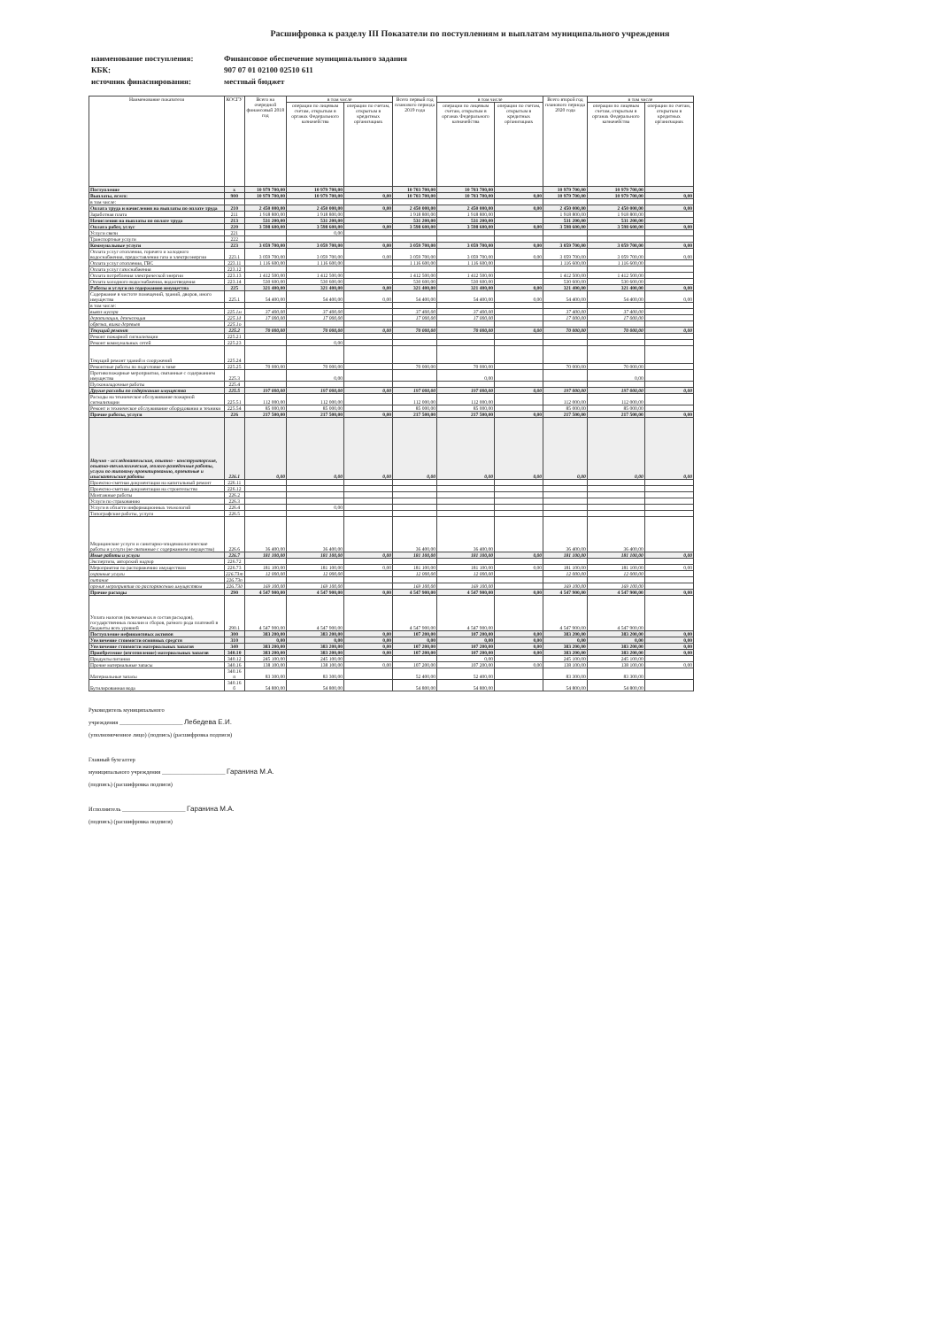Расшифровка к разделу III Показатели по поступлениям и выплатам муниципального учреждения
наименование поступления: Финансовое обеспечение муниципального задания
КБК: 907 07 01 02100 02510 611
источник финаснирования: местный бюджет
| Наименование показателя | КОСГУ | Всего на очередной финансовый 2018 год | в том числе | | Всего первый год планового периода 2019 года | в том числе | | Всего второй год планового периода 2020 года | в том числе | |
| --- | --- | --- | --- | --- | --- | --- | --- | --- | --- | --- |
| | | | операции по лицевым счетам, открытым в органах Федерального казначейства | операции по счетам, открытым в кредитных организациях | | операции по лицевым счетам, открытым в органах Федерального казначейства | операции по счетам, открытым в кредитных организациях | | операции по лицевым счетам, открытым в органах Федерального казначейства | операции по счетам, открытым в кредитных организациях |
| Поступление | х | 10 979 700,00 | 10 979 700,00 | | 10 703 700,00 | 10 703 700,00 | | 10 979 700,00 | 10 979 700,00 | |
| Выплаты, всего: | 900 | 10 979 700,00 | 10 979 700,00 | 0,00 | 10 703 700,00 | 10 703 700,00 | 0,00 | 10 979 700,00 | 10 979 700,00 | 0,00 |
| в том числе: | | | | | | | | | | |
| Оплата труда и начисления на выплаты по оплате труда | 210 | 2 450 000,00 | 2 450 000,00 | 0,00 | 2 450 000,00 | 2 450 000,00 | 0,00 | 2 450 000,00 | 2 450 000,00 | 0,00 |
| Заработная плата | 211 | 1 918 800,00 | 1 918 800,00 | | 1 918 800,00 | 1 918 800,00 | | 1 918 800,00 | 1 918 800,00 | |
| Начисления на выплаты по оплате труда | 213 | 531 200,00 | 531 200,00 | | 531 200,00 | 531 200,00 | | 531 200,00 | 531 200,00 | |
| Оплата работ, услуг | 220 | 3 598 600,00 | 3 598 600,00 | 0,00 | 3 598 600,00 | 3 598 600,00 | 0,00 | 3 598 600,00 | 3 598 600,00 | 0,00 |
| Услуги связи | 221 | | 0,00 | | | | | | | |
| Транспортные услуги | 222 | | | | | | | | | |
| Коммунальные услуги | 223 | 3 059 700,00 | 3 059 700,00 | 0,00 | 3 059 700,00 | 3 059 700,00 | 0,00 | 3 059 700,00 | 3 059 700,00 | 0,00 |
| Оплата услуг отопления, горячего и холодного водоснабжения, предоставления газа и электроэнергии | 223.1 | 3 059 700,00 | 3 059 700,00 | 0,00 | 3 059 700,00 | 3 059 700,00 | 0,00 | 3 059 700,00 | 3 059 700,00 | 0,00 |
| Оплата услуг отопления, ГВС | 223.11 | 1 116 600,00 | 1 116 600,00 | | 1 116 600,00 | 1 116 600,00 | | 1 116 600,00 | 1 116 600,00 | |
| Оплата услуг газоснабжения | 223.12 | | | | | | | | | |
| Оплата потребления электрической энергии | 223.13 | 1 412 500,00 | 1 412 500,00 | | 1 412 500,00 | 1 412 500,00 | | 1 412 500,00 | 1 412 500,00 | |
| Оплата холодного водоснабжения, водоотведения | 223.14 | 530 600,00 | 530 600,00 | | 530 600,00 | 530 600,00 | | 530 600,00 | 530 600,00 | |
| Работы и услуги по содержанию имущества | 225 | 321 400,00 | 321 400,00 | 0,00 | 321 400,00 | 321 400,00 | 0,00 | 321 400,00 | 321 400,00 | 0,00 |
| Содержание в чистоте помещений, зданий, дворов, иного имущества | 225.1 | 54 400,00 | 54 400,00 | 0,00 | 54 400,00 | 54 400,00 | 0,00 | 54 400,00 | 54 400,00 | 0,00 |
| в том числе: | | | | | | | | | | |
| вывоз мусора | 225.1м | 37 400,00 | 37 400,00 | | 37 400,00 | 37 400,00 | | 37 400,00 | 37 400,00 | |
| дератизация, дезенсекция | 225.1д | 17 000,00 | 17 000,00 | | 17 000,00 | 17 000,00 | | 17 000,00 | 17 000,00 | |
| обрезка, валка деревьев | 225.1о | | | | | | | | | |
| Текущий ремонт | 225.2 | 70 000,00 | 70 000,00 | 0,00 | 70 000,00 | 70 000,00 | 0,00 | 70 000,00 | 70 000,00 | 0,00 |
| Ремонт пожарной сигнализации | 225.21 | | | | | | | | | |
| Ремонт коммунальных сетей | 225.23 | | 0,00 | | | | | | | |
| Текущий ремонт зданий и сооружений | 225.24 | | | | | | | | | |
| Ремонтные работы по подготовке к зиме | 225.25 | 70 000,00 | 70 000,00 | | 70 000,00 | 70 000,00 | | 70 000,00 | 70 000,00 | |
| Противопожарные мероприятия, связанные с содержанием имущества | 225.3 | | 0,00 | | | 0,00 | | | 0,00 | |
| Пусконаладочные работы | 225.4 | | | | | | | | | |
| Другие расходы по содержанию имущества | 225.5 | 197 000,00 | 197 000,00 | 0,00 | 197 000,00 | 197 000,00 | 0,00 | 197 000,00 | 197 000,00 | 0,00 |
| Расходы на техническое обслуживание пожарной сигнализации | 225.51 | 112 000,00 | 112 000,00 | | 112 000,00 | 112 000,00 | | 112 000,00 | 112 000,00 | |
| Ремонт и техническое обслуживание оборудования и техники | 225.54 | 85 000,00 | 85 000,00 | | 85 000,00 | 85 000,00 | | 85 000,00 | 85 000,00 | |
| Прочие работы, услуги | 226 | 217 500,00 | 217 500,00 | 0,00 | 217 500,00 | 217 500,00 | 0,00 | 217 500,00 | 217 500,00 | 0,00 |
| Научно - исследовательские, опытно - конструкторские, опытно-технологические, геолого-разведочные работы, услуги по типовому проектированию, проектные и изыскательские работы | 226.1 | 0,00 | 0,00 | 0,00 | 0,00 | 0,00 | 0,00 | 0,00 | 0,00 | 0,00 |
| Проектно-сметная документация на капитальный ремонт | 226.11 | | | | | | | | | |
| Проектно-сметная документация на строительство | 226.12 | | | | | | | | | |
| Монтажные работы | 226.2 | | | | | | | | | |
| Услуги по страхованию | 226.3 | | | | | | | | | |
| Услуги в области информационных технологий | 226.4 | | 0,00 | | | | | | | |
| Типографские работы, услуги | 226.5 | | | | | | | | | |
| Медицинские услуги и санитарно-эпидемиологические работы и услуги (не связанные с содержанием имущества) | 226.6 | 36 400,00 | 36 400,00 | | 36 400,00 | 36 400,00 | | 36 400,00 | 36 400,00 | |
| Иные работы и услуги | 226.7 | 181 100,00 | 181 100,00 | 0,00 | 181 100,00 | 181 100,00 | 0,00 | 181 100,00 | 181 100,00 | 0,00 |
| Экспертиза, авторский надзор | 226.72 | | | | | | | | | |
| Мероприятия по распоряжению имуществом | 226.73 | 181 100,00 | 181 100,00 | 0,00 | 181 100,00 | 181 100,00 | 0,00 | 181 100,00 | 181 100,00 | 0,00 |
| охранные услуги | 226.73т | 12 000,00 | 12 000,00 | | 12 000,00 | 12 000,00 | | 12 000,00 | 12 000,00 | |
| питание | 226.73п | | | | | | | | | |
| прочие мероприятия по распоряжению имуществом | 226.73д | 169 100,00 | 169 100,00 | | 169 100,00 | 169 100,00 | | 169 100,00 | 169 100,00 | |
| Прочие расходы | 290 | 4 547 900,00 | 4 547 900,00 | 0,00 | 4 547 900,00 | 4 547 900,00 | 0,00 | 4 547 900,00 | 4 547 900,00 | 0,00 |
| Уплата налогов (включаемых в состав расходов), государственных пошлин и сборов, разного рода платежей в бюджеты всех уровней | 290.1 | 4 547 900,00 | 4 547 900,00 | | 4 547 900,00 | 4 547 900,00 | | 4 547 900,00 | 4 547 900,00 | |
| Поступление нефинансовых активов | 300 | 383 200,00 | 383 200,00 | 0,00 | 107 200,00 | 107 200,00 | 0,00 | 383 200,00 | 383 200,00 | 0,00 |
| Увеличение стоимости основных средств | 310 | 0,00 | 0,00 | 0,00 | 0,00 | 0,00 | 0,00 | 0,00 | 0,00 | 0,00 |
| Увеличение стоимости материальных запасов | 340 | 383 200,00 | 383 200,00 | 0,00 | 107 200,00 | 107 200,00 | 0,00 | 383 200,00 | 383 200,00 | 0,00 |
| Приобретение (изготовление) материальных запасов | 340.10 | 383 200,00 | 383 200,00 | 0,00 | 107 200,00 | 107 200,00 | 0,00 | 383 200,00 | 383 200,00 | 0,00 |
| Продукты питания | 340.12 | 245 100,00 | 245 100,00 | | | 0,00 | | 245 100,00 | 245 100,00 | |
| Прочие материальные запасы | 340.16 | 138 100,00 | 138 100,00 | 0,00 | 107 200,00 | 107 200,00 | 0,00 | 138 100,00 | 138 100,00 | 0,00 |
| Материальные запасы | 340.16 п | 83 300,00 | 83 300,00 | | 52 400,00 | 52 400,00 | | 83 300,00 | 83 300,00 | |
| Бутилированная вода | 340.16 б | 54 800,00 | 54 800,00 | | 54 800,00 | 54 800,00 | | 54 800,00 | 54 800,00 | |
Руководитель муниципального
учреждения ______________________ Лебедева Е.И.
(уполномоченное лицо) (подпись) (расшифровка подписи)
Главный бухгалтер
муниципального учреждения ______________________ Гаранина М.А.
(подпись) (расшифровка подписи)
Исполнитель ______________________ Гаранина М.А.
(подпись) (расшифровка подписи)